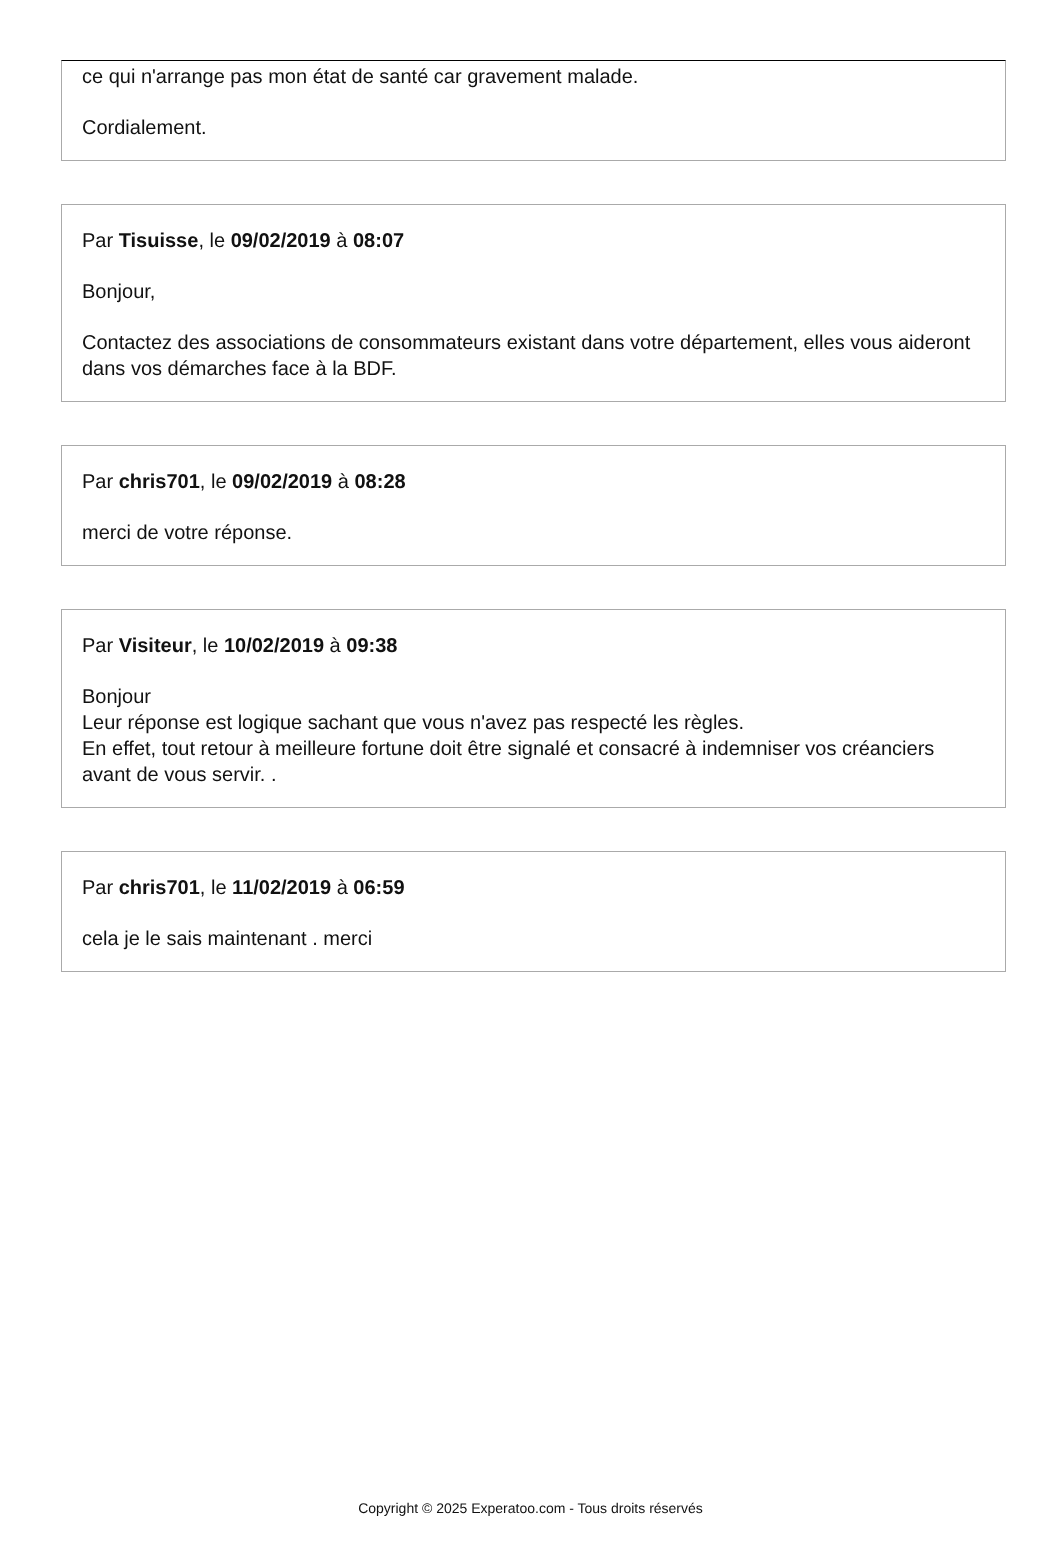ce qui n'arrange pas mon état de santé car gravement malade.
Cordialement.
Par Tisuisse, le 09/02/2019 à 08:07
Bonjour,
Contactez des associations de consommateurs existant dans votre département, elles vous aideront dans vos démarches face à la BDF.
Par chris701, le 09/02/2019 à 08:28
merci de votre réponse.
Par Visiteur, le 10/02/2019 à 09:38
Bonjour
Leur réponse est logique sachant que vous n'avez pas respecté les règles.
En effet, tout retour à meilleure fortune doit être signalé et consacré à indemniser vos créanciers avant de vous servir. .
Par chris701, le 11/02/2019 à 06:59
cela je le sais maintenant . merci
Copyright © 2025 Experatoo.com - Tous droits réservés